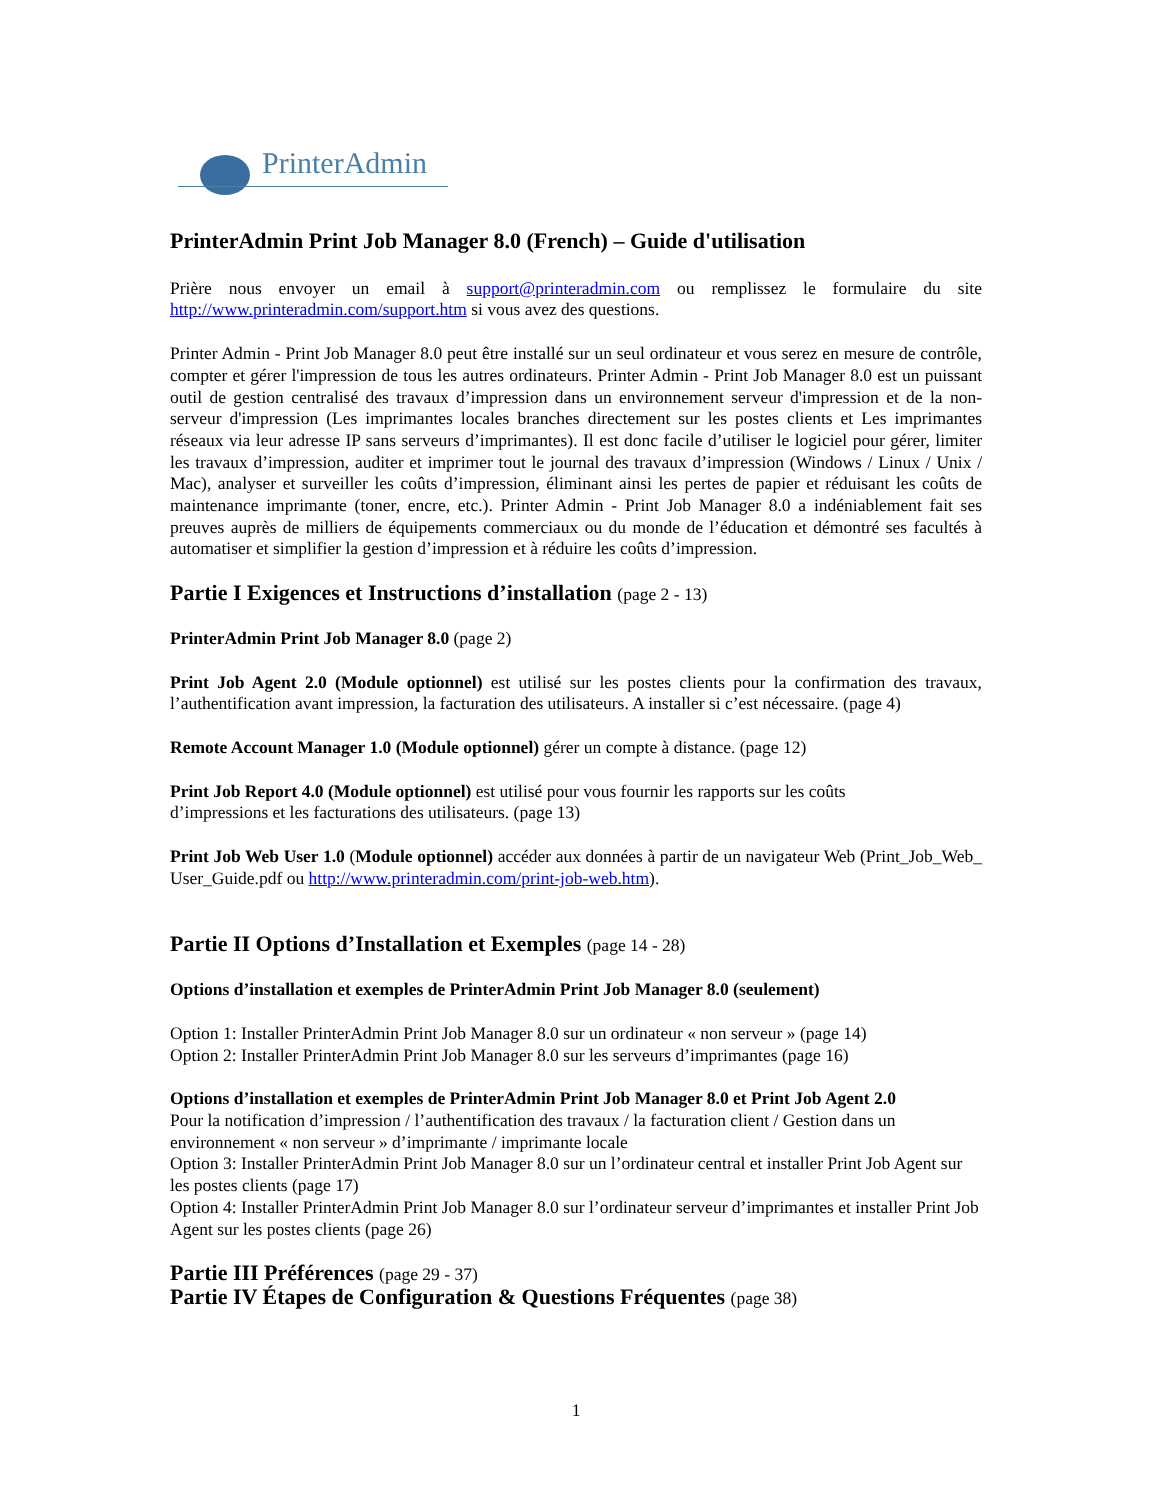PrinterAdmin
PrinterAdmin Print Job Manager 8.0 (French) – Guide d'utilisation
Prière nous envoyer un email à support@printeradmin.com ou remplissez le formulaire du site http://www.printeradmin.com/support.htm si vous avez des questions.
Printer Admin - Print Job Manager 8.0 peut être installé sur un seul ordinateur et vous serez en mesure de contrôle, compter et gérer l'impression de tous les autres ordinateurs. Printer Admin - Print Job Manager 8.0 est un puissant outil de gestion centralisé des travaux d’impression dans un environnement serveur d'impression et de la non-serveur d'impression (Les imprimantes locales branches directement sur les postes clients et Les imprimantes réseaux via leur adresse IP sans serveurs d’imprimantes). Il est donc facile d’utiliser le logiciel pour gérer, limiter les travaux d’impression, auditer et imprimer tout le journal des travaux d’impression (Windows / Linux / Unix / Mac), analyser et surveiller les coûts d’impression, éliminant ainsi les pertes de papier et réduisant les coûts de maintenance imprimante (toner, encre, etc.). Printer Admin - Print Job Manager 8.0 a indéniablement fait ses preuves auprès de milliers de équipements commerciaux ou du monde de l’éducation et démontré ses facultés à automatiser et simplifier la gestion d’impression et à réduire les coûts d’impression.
Partie I Exigences et Instructions d’installation (page 2 - 13)
PrinterAdmin Print Job Manager 8.0 (page 2)
Print Job Agent 2.0 (Module optionnel) est utilisé sur les postes clients pour la confirmation des travaux, l’authentification avant impression, la facturation des utilisateurs. A installer si c’est nécessaire. (page 4)
Remote Account Manager 1.0 (Module optionnel) gérer un compte à distance. (page 12)
Print Job Report 4.0 (Module optionnel) est utilisé pour vous fournir les rapports sur les coûts
d’impressions et les facturations des utilisateurs. (page 13)
Print Job Web User 1.0 (Module optionnel) accéder aux données à partir de un navigateur Web (Print_Job_Web_ User_Guide.pdf ou http://www.printeradmin.com/print-job-web.htm).
Partie II Options d’Installation et Exemples (page 14 - 28)
Options d’installation et exemples de PrinterAdmin Print Job Manager 8.0 (seulement)
Option 1: Installer PrinterAdmin Print Job Manager 8.0 sur un ordinateur « non serveur » (page 14)
Option 2: Installer PrinterAdmin Print Job Manager 8.0 sur les serveurs d’imprimantes (page 16)
Options d’installation et exemples de PrinterAdmin Print Job Manager 8.0 et Print Job Agent 2.0
Pour la notification d’impression / l’authentification des travaux / la facturation client / Gestion dans un environnement « non serveur » d’imprimante / imprimante locale
Option 3: Installer PrinterAdmin Print Job Manager 8.0 sur un l’ordinateur central et installer Print Job Agent sur les postes clients (page 17)
Option 4: Installer PrinterAdmin Print Job Manager 8.0 sur l’ordinateur serveur d’imprimantes et installer Print Job Agent sur les postes clients (page 26)
Partie III Préférences (page 29 - 37)
Partie IV Étapes de Configuration & Questions Fréquentes (page 38)
1